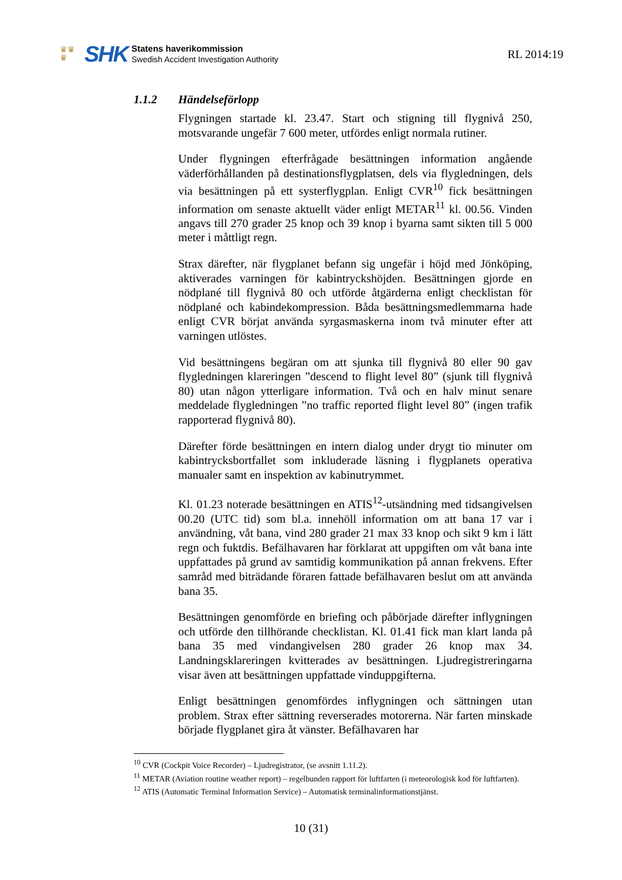♛♛
♛
SHK
Statens haverikommission
Swedish Accident Investigation Authority
RL 2014:19
1.1.2 Händelseförlopp
Flygningen startade kl. 23.47. Start och stigning till flygnivå 250, motsvarande ungefär 7 600 meter, utfördes enligt normala rutiner.
Under flygningen efterfrågade besättningen information angående väderförhållanden på destinationsflygplatsen, dels via flygledningen, dels via besättningen på ett systerflygplan. Enligt CVR<sup>10</sup> fick besättningen information om senaste aktuellt väder enligt METAR<sup>11</sup> kl. 00.56. Vinden angavs till 270 grader 25 knop och 39 knop i byarna samt sikten till 5 000 meter i måttligt regn.
Strax därefter, när flygplanet befann sig ungefär i höjd med Jönköping, aktiverades varningen för kabintryckshöjden. Besättningen gjorde en nödplané till flygnivå 80 och utförde åtgärderna enligt checklistan för nödplané och kabindekompression. Båda besättningsmedlemmarna hade enligt CVR börjat använda syrgasmaskerna inom två minuter efter att varningen utlöstes.
Vid besättningens begäran om att sjunka till flygnivå 80 eller 90 gav flygledningen klareringen ”descend to flight level 80” (sjunk till flygnivå 80) utan någon ytterligare information. Två och en halv minut senare meddelade flygledningen ”no traffic reported flight level 80” (ingen trafik rapporterad flygnivå 80).
Därefter förde besättningen en intern dialog under drygt tio minuter om kabintrycksbortfallet som inkluderade läsning i flygplanets operativa manualer samt en inspektion av kabinutrymmet.
Kl. 01.23 noterade besättningen en ATIS<sup>12</sup>-utsändning med tidsangivelsen 00.20 (UTC tid) som bl.a. innehöll information om att bana 17 var i användning, våt bana, vind 280 grader 21 max 33 knop och sikt 9 km i lätt regn och fuktdis. Befälhavaren har förklarat att uppgiften om våt bana inte uppfattades på grund av samtidig kommunikation på annan frekvens. Efter samråd med biträdande föraren fattade befälhavaren beslut om att använda bana 35.
Besättningen genomförde en briefing och påbörjade därefter inflygningen och utförde den tillhörande checklistan. Kl. 01.41 fick man klart landa på bana 35 med vindangivelsen 280 grader 26 knop max 34. Landningsklareringen kvitterades av besättningen. Ljudregistreringarna visar även att besättningen uppfattade vinduppgifterna.
Enligt besättningen genomfördes inflygningen och sättningen utan problem. Strax efter sättning reverserades motorerna. När farten minskade började flygplanet gira åt vänster. Befälhavaren har
<sup>10</sup> CVR (Cockpit Voice Recorder) – Ljudregistrator, (se avsnitt 1.11.2).
<sup>11</sup> METAR (Aviation routine weather report) – regelbunden rapport för luftfarten (i meteorologisk kod för luftfarten).
<sup>12</sup> ATIS (Automatic Terminal Information Service) – Automatisk terminalinformationstjänst.
10 (31)